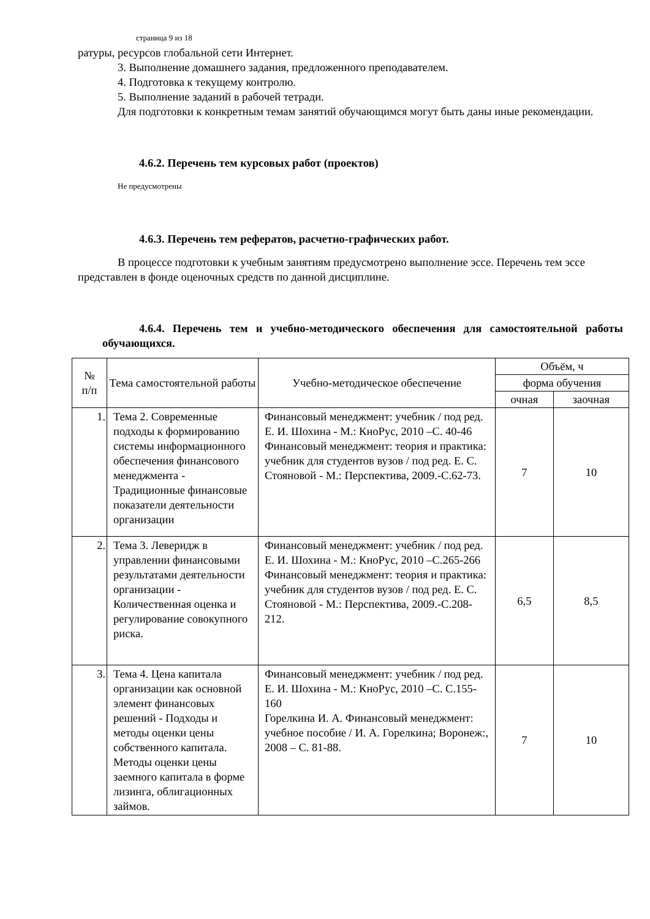страница 9 из 18
ратуры, ресурсов глобальной сети Интернет.
3. Выполнение домашнего задания, предложенного преподавателем.
4. Подготовка к текущему контролю.
5. Выполнение заданий в рабочей тетради.
Для подготовки к конкретным темам занятий обучающимся могут быть даны иные рекомендации.
4.6.2. Перечень тем курсовых работ (проектов)
Не предусмотрены
4.6.3. Перечень тем рефератов, расчетно-графических работ.
В процессе подготовки к учебным занятиям предусмотрено выполнение эссе. Перечень тем эссе представлен в фонде оценочных средств по данной дисциплине.
4.6.4. Перечень тем и учебно-методического обеспечения для самостоятельной работы обучающихся.
| № п/п | Тема самостоятельной работы | Учебно-методическое обеспечение | Объём, ч | |
| --- | --- | --- | --- | --- |
| | | | форма обучения | |
| | | | очная | заочная |
| 1. | Тема 2. Современные подходы к формированию системы информационного обеспечения финансового менеджмента - Традиционные финансовые показатели деятельности организации | Финансовый менеджмент: учебник / под ред. Е. И. Шохина - М.: КноРус, 2010 –С. 40-46 Финансовый менеджмент: теория и практика: учебник для студентов вузов / под ред. Е. С. Стояновой - М.: Перспектива, 2009.-С.62-73. | 7 | 10 |
| 2. | Тема 3. Леверидж в управлении финансовыми результатами деятельности организации - Количественная оценка и регулирование совокупного риска. | Финансовый менеджмент: учебник / под ред. Е. И. Шохина - М.: КноРус, 2010 –С.265-266 Финансовый менеджмент: теория и практика: учебник для студентов вузов / под ред. Е. С. Стояновой - М.: Перспектива, 2009.-С.208-212. | 6,5 | 8,5 |
| 3. | Тема 4. Цена капитала организации как основной элемент финансовых решений - Подходы и методы оценки цены собственного капитала. Методы оценки цены заемного капитала в форме лизинга, облигационных займов. | Финансовый менеджмент: учебник / под ред. Е. И. Шохина - М.: КноРус, 2010 –С. С.155-160 Горелкина И. А. Финансовый менеджмент: учебное пособие / И. А. Горелкина; Воронеж:, 2008 – С. 81-88. | 7 | 10 |